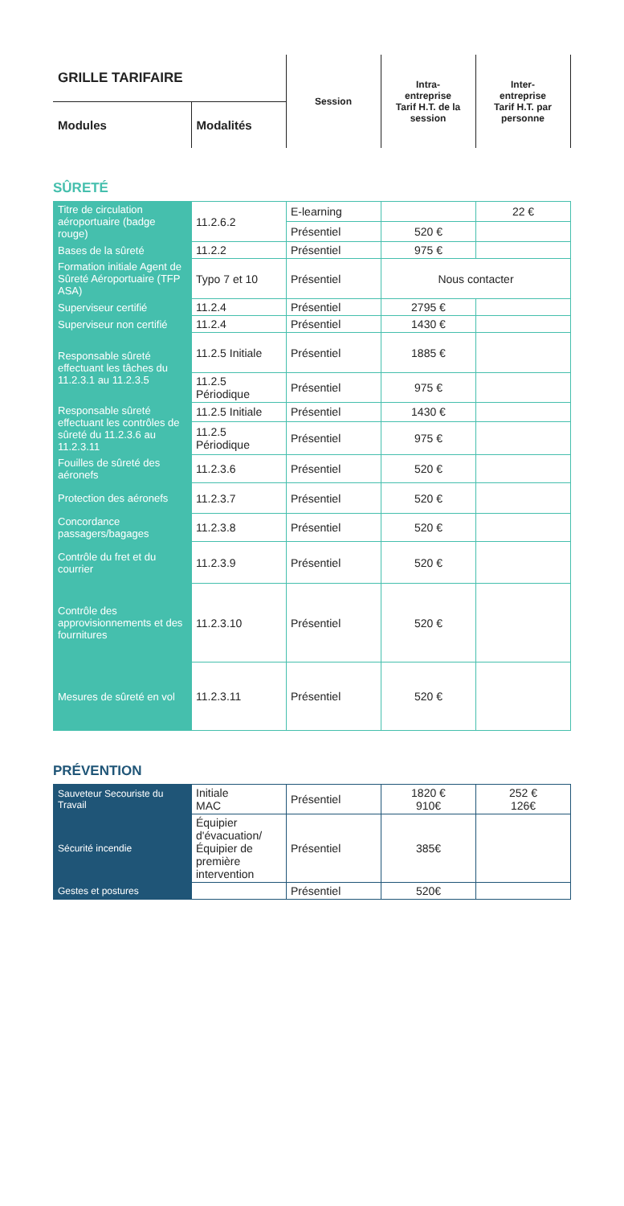| GRILLE TARIFAIRE | | Session | Intra- entreprise Tarif H.T. de la session | Inter- entreprise Tarif H.T. par personne |
| Modules | Modalités | | | |
SÛRETÉ
| Titre de circulation aéroportuaire (badge rouge) | 11.2.6.2 | E-learning | | 22 € |
| | | Présentiel | 520 € | |
| Bases de la sûreté | 11.2.2 | Présentiel | 975 € | |
| Formation initiale Agent de Sûreté Aéroportuaire (TFP ASA) | Typo 7 et 10 | Présentiel | Nous contacter | |
| Superviseur certifié | 11.2.4 | Présentiel | 2795 € | |
| Superviseur non certifié | 11.2.4 | Présentiel | 1430 € | |
| Responsable sûreté effectuant les tâches du 11.2.3.1 au 11.2.3.5 | 11.2.5 Initiale | Présentiel | 1885 € | |
| | 11.2.5 Périodique | Présentiel | 975 € | |
| Responsable sûreté effectuant les contrôles de sûreté du 11.2.3.6 au 11.2.3.11 | 11.2.5 Initiale | Présentiel | 1430 € | |
| | 11.2.5 Périodique | Présentiel | 975 € | |
| Fouilles de sûreté des aéronefs | 11.2.3.6 | Présentiel | 520 € | |
| Protection des aéronefs | 11.2.3.7 | Présentiel | 520 € | |
| Concordance passagers/bagages | 11.2.3.8 | Présentiel | 520 € | |
| Contrôle du fret et du courrier | 11.2.3.9 | Présentiel | 520 € | |
| Contrôle des approvisionnements et des fournitures | 11.2.3.10 | Présentiel | 520 € | |
| Mesures de sûreté en vol | 11.2.3.11 | Présentiel | 520 € | |
PRÉVENTION
| Sauveteur Secouriste du Travail | Initiale MAC | Présentiel | 1820 € 910€ | 252 € 126€ |
| Sécurité incendie | Équipier d'évacuation/ Équipier de première intervention | Présentiel | 385€ | |
| Gestes et postures | | Présentiel | 520€ | |